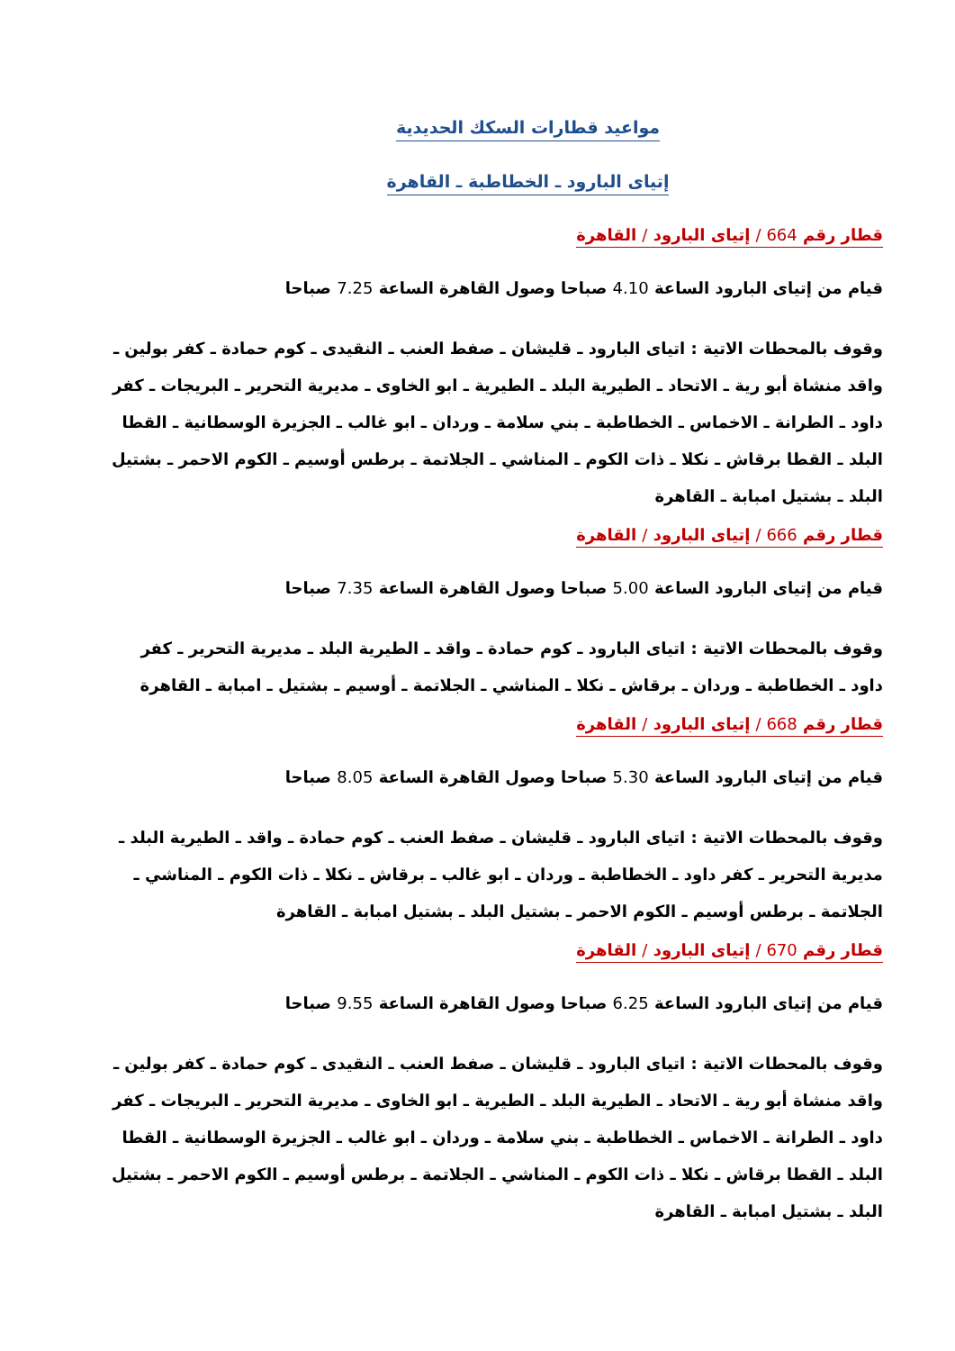مواعيد قطارات السكك الحديدية
إتياى البارود ـ الخطاطبة ـ القاهرة
قطار رقم 664 / إتياى البارود / القاهرة
قيام من إتياى البارود الساعة 4.10 صباحا وصول القاهرة الساعة 7.25 صباحا
وقوف بالمحطات الاتية : اتياى البارود ـ قليشان ـ صفط العنب ـ النقيدى ـ كوم حمادة ـ كفر بولين ـ واقد منشاة أبو رية ـ الاتحاد ـ الطيرية البلد ـ الطيرية ـ ابو الخاوى ـ مديرية التحرير ـ البريجات ـ كفر داود ـ الطرانة ـ الاخماس ـ الخطاطبة ـ بني سلامة ـ وردان ـ ابو غالب ـ الجزيرة الوسطانية ـ القطا البلد ـ القطا برقاش ـ نكلا ـ ذات الكوم ـ المناشي ـ الجلاتمة ـ برطس أوسيم ـ الكوم الاحمر ـ بشتيل البلد ـ بشتيل امبابة ـ القاهرة
قطار رقم 666 / إتياى البارود / القاهرة
قيام من إتياى البارود الساعة 5.00 صباحا وصول القاهرة الساعة 7.35 صباحا
وقوف بالمحطات الاتية : اتياى البارود ـ كوم حمادة ـ واقد ـ الطيرية البلد ـ مديرية التحرير ـ كفر داود ـ الخطاطبة ـ وردان ـ برقاش ـ نكلا ـ المناشي ـ الجلاتمة ـ أوسيم ـ بشتيل ـ امبابة ـ القاهرة
قطار رقم 668 / إتياى البارود / القاهرة
قيام من إتياى البارود الساعة 5.30 صباحا وصول القاهرة الساعة 8.05 صباحا
وقوف بالمحطات الاتية : اتياى البارود ـ قليشان ـ صفط العنب ـ كوم حمادة ـ واقد ـ الطيرية البلد ـ مديرية التحرير ـ كفر داود ـ الخطاطبة ـ وردان ـ ابو غالب ـ برقاش ـ نكلا ـ ذات الكوم ـ المناشي ـ الجلاتمة ـ برطس أوسيم ـ الكوم الاحمر ـ بشتيل البلد ـ بشتيل امبابة ـ القاهرة
قطار رقم 670 / إتياى البارود / القاهرة
قيام من إتياى البارود الساعة 6.25 صباحا وصول القاهرة الساعة 9.55 صباحا
وقوف بالمحطات الاتية : اتياى البارود ـ قليشان ـ صفط العنب ـ النقيدى ـ كوم حمادة ـ كفر بولين ـ واقد منشاة أبو رية ـ الاتحاد ـ الطيرية البلد ـ الطيرية ـ ابو الخاوى ـ مديرية التحرير ـ البريجات ـ كفر داود ـ الطرانة ـ الاخماس ـ الخطاطبة ـ بني سلامة ـ وردان ـ ابو غالب ـ الجزيرة الوسطانية ـ القطا البلد ـ القطا برقاش ـ نكلا ـ ذات الكوم ـ المناشي ـ الجلاتمة ـ برطس أوسيم ـ الكوم الاحمر ـ بشتيل البلد ـ بشتيل امبابة ـ القاهرة